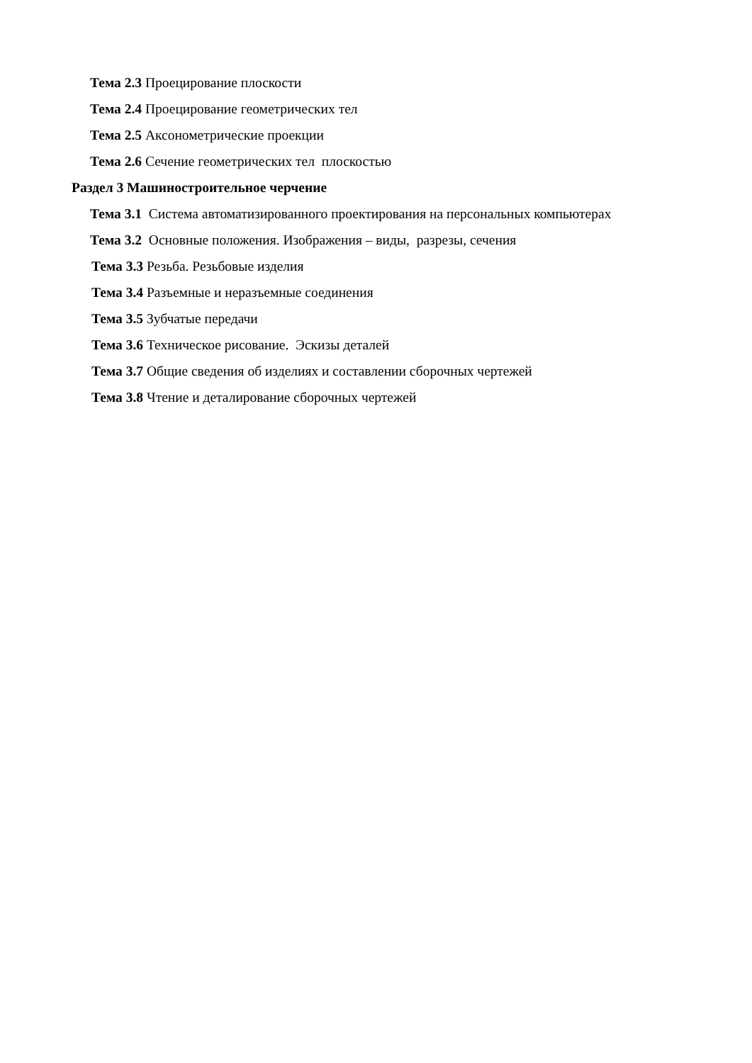Тема 2.3 Проецирование плоскости
Тема 2.4 Проецирование геометрических тел
Тема 2.5 Аксонометрические проекции
Тема 2.6 Сечение геометрических тел плоскостью
Раздел 3 Машиностроительное черчение
Тема 3.1 Система автоматизированного проектирования на персональных компьютерах
Тема 3.2 Основные положения. Изображения – виды, разрезы, сечения
Тема 3.3 Резьба. Резьбовые изделия
Тема 3.4 Разъемные и неразъемные соединения
Тема 3.5 Зубчатые передачи
Тема 3.6 Техническое рисование. Эскизы деталей
Тема 3.7 Общие сведения об изделиях и составлении сборочных чертежей
Тема 3.8 Чтение и деталирование сборочных чертежей